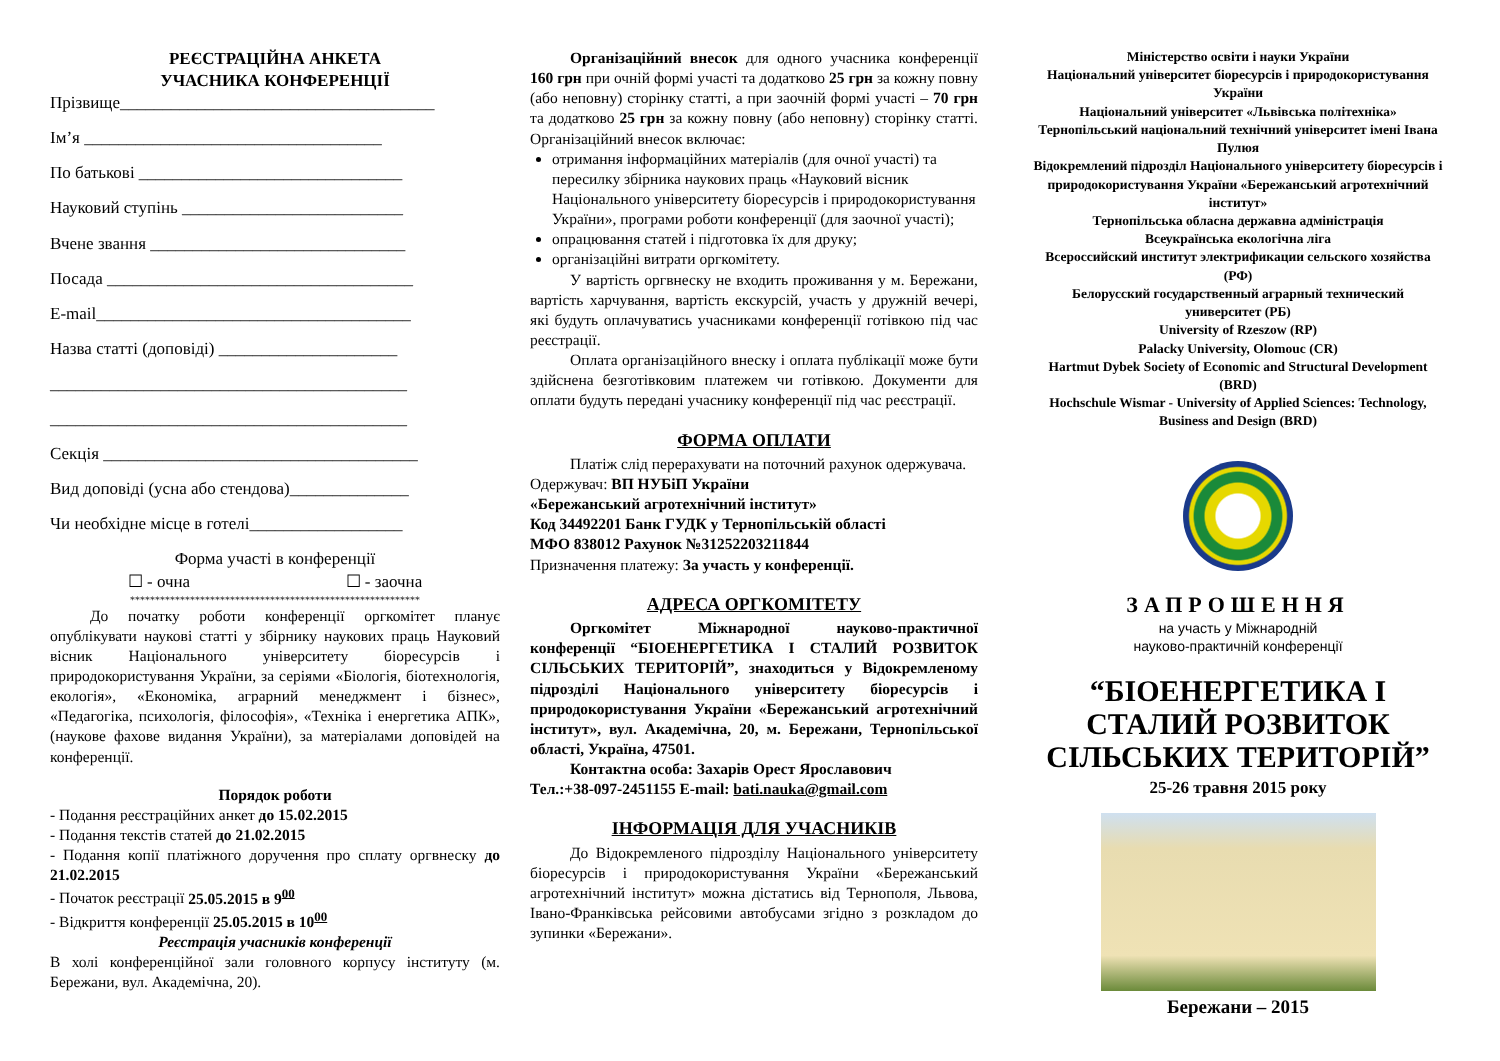РЕЄСТРАЦІЙНА АНКЕТА
УЧАСНИКА КОНФЕРЕНЦІЇ
Прізвище_____________________________________
Ім’я ___________________________________
По батькові _______________________________
Науковий ступінь __________________________
Вчене звання ______________________________
Посада ____________________________________
E-mail_____________________________________
Назва статті (доповіді) _____________________
__________________________________________
__________________________________________
Секція _____________________________________
Вид доповіді (усна або стендова)______________
Чи необхідне місце в готелі__________________
Форма участі в конференції
☐ - очна ☐ - заочна
**********************************************************
До початку роботи конференції оргкомітет планує опублікувати наукові статті у збірнику наукових праць Науковий вісник Національного університету біоресурсів і природокористування України, за серіями «Біологія, біотехнологія, екологія», «Економіка, аграрний менеджмент і бізнес», «Педагогіка, психологія, філософія», «Техніка і енергетика АПК», (наукове фахове видання України), за матеріалами доповідей на конференції.
Порядок роботи
- Подання реєстраційних анкет до 15.02.2015
- Подання текстів статей до 21.02.2015
- Подання копії платіжного доручення про сплату оргвнеску до 21.02.2015
- Початок реєстрації 25.05.2015 в 9<sup>00</sup>
- Відкриття конференції 25.05.2015 в 10<sup>00</sup>
Реєстрація учасників конференції
В холі конференційної зали головного корпусу інституту (м. Бережани, вул. Академічна, 20).
Організаційний внесок для одного учасника конференції 160 грн при очній формі участі та додатково 25 грн за кожну повну (або неповну) сторінку статті, а при заочній формі участі – 70 грн та додатково 25 грн за кожну повну (або неповну) сторінку статті. Організаційний внесок включає:
отримання інформаційних матеріалів (для очної участі) та пересилку збірника наукових праць «Науковий вісник Національного університету біоресурсів і природокористування України», програми роботи конференції (для заочної участі);
опрацювання статей і підготовка їх для друку;
організаційні витрати оргкомітету.
У вартість оргвнеску не входить проживання у м. Бережани, вартість харчування, вартість екскурсій, участь у дружній вечері, які будуть оплачуватись учасниками конференції готівкою під час реєстрації.
Оплата організаційного внеску і оплата публікації може бути здійснена безготівковим платежем чи готівкою. Документи для оплати будуть передані учаснику конференції під час реєстрації.
ФОРМА ОПЛАТИ
Платіж слід перерахувати на поточний рахунок одержувача.
Одержувач: ВП НУБіП України
«Бережанський агротехнічний інститут»
Код 34492201 Банк ГУДК у Тернопільській області
МФО 838012 Рахунок №31252203211844
Призначення платежу: За участь у конференції.
АДРЕСА ОРГКОМІТЕТУ
Оргкомітет Міжнародної науково-практичної конференції “БІОЕНЕРГЕТИКА І СТАЛИЙ РОЗВИТОК СІЛЬСЬКИХ ТЕРИТОРІЙ”, знаходиться у Відокремленому підрозділі Національного університету біоресурсів і природокористування України «Бережанський агротехнічний інститут», вул. Академічна, 20, м. Бережани, Тернопільської області, Україна, 47501.
Контактна особа: Захарів Орест Ярославович
Тел.:+38-097-2451155 E-mail: bati.nauka@gmail.com
ІНФОРМАЦІЯ ДЛЯ УЧАСНИКІВ
До Відокремленого підрозділу Національного університету біоресурсів і природокористування України «Бережанський агротехнічний інститут» можна дістатись від Тернополя, Львова, Івано-Франківська рейсовими автобусами згідно з розкладом до зупинки «Бережани».
Міністерство освіти і науки України
Національний університет біоресурсів і природокористування України
Національний університет «Львівська політехніка»
Тернопільський національний технічний університет імені Івана Пулюя
Відокремлений підрозділ Національного університету біоресурсів і природокористування України «Бережанський агротехнічний інститут»
Тернопільська обласна державна адміністрація
Всеукраїнська екологічна ліга
Всероссийский институт электрификации сельского хозяйства (РФ)
Белорусский государственный аграрный технический университет (РБ)
University of Rzeszow (RP)
Palacky University, Olomouc (CR)
Hartmut Dybek Society of Economic and Structural Development (BRD)
Hochschule Wismar - University of Applied Sciences: Technology, Business and Design (BRD)
ЗАПРОШЕННЯ
на участь у Міжнародній
науково-практичній конференції
“БІОЕНЕРГЕТИКА І СТАЛИЙ РОЗВИТОК СІЛЬСЬКИХ ТЕРИТОРІЙ”
25-26 травня 2015 року
Бережани – 2015